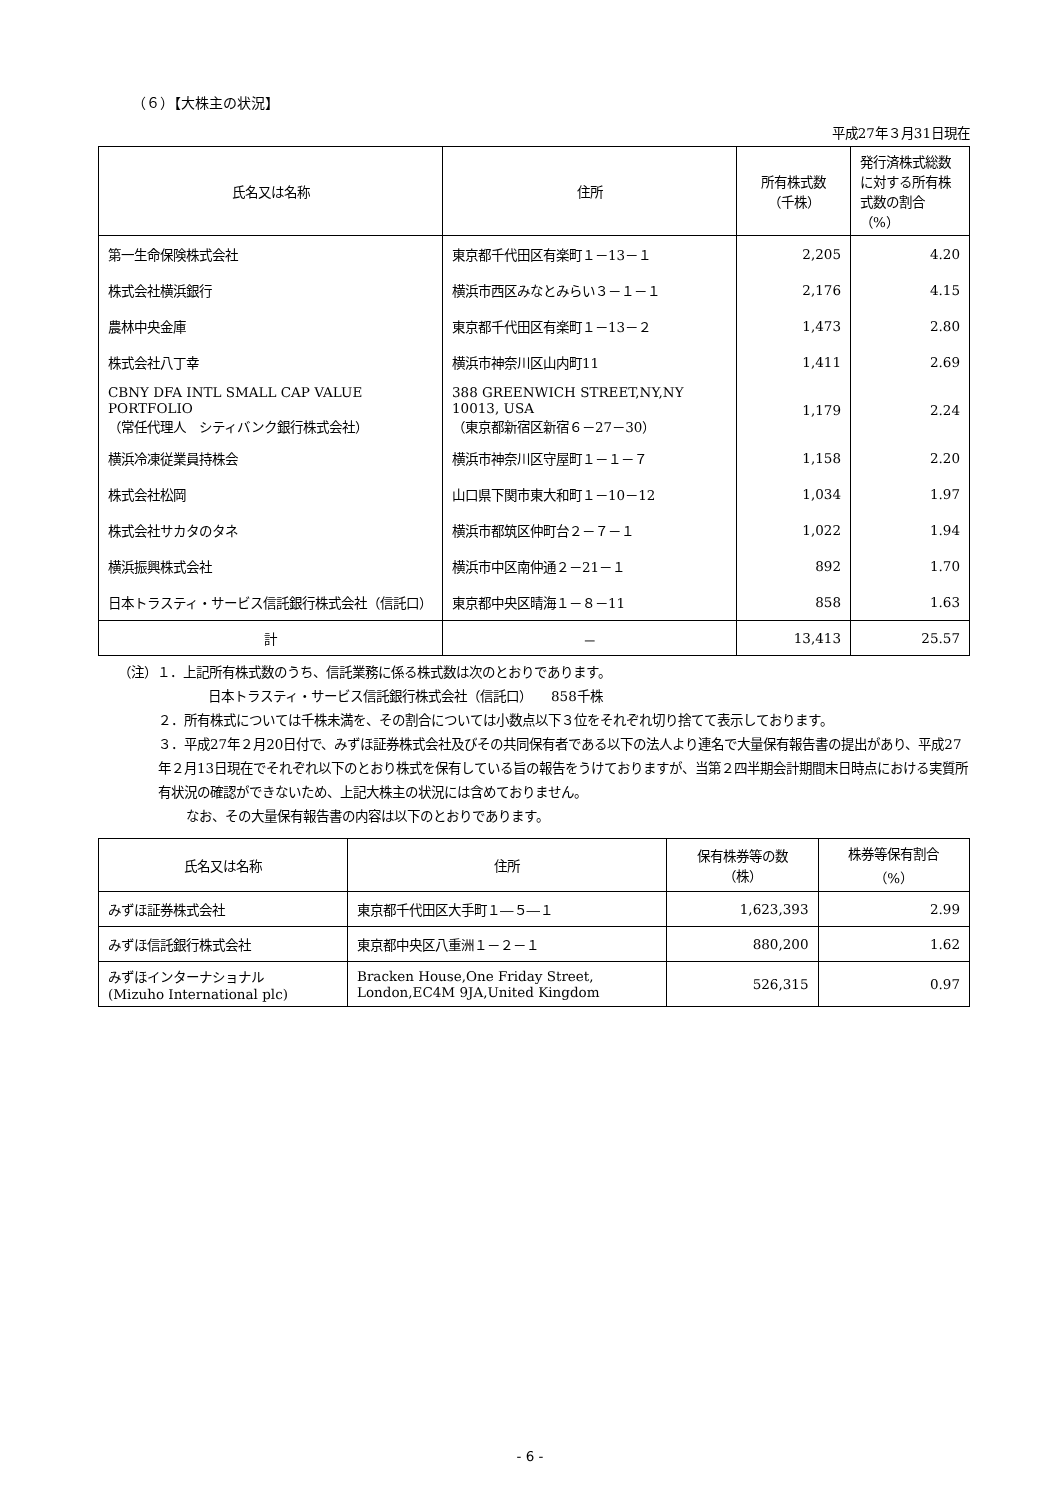（６）【大株主の状況】
平成27年３月31日現在
| 氏名又は名称 | 住所 | 所有株式数 （千株） | 発行済株式総数に対する所有株式数の割合（%） |
| --- | --- | --- | --- |
| 第一生命保険株式会社 | 東京都千代田区有楽町１－13－１ | 2,205 | 4.20 |
| 株式会社横浜銀行 | 横浜市西区みなとみらい３－１－１ | 2,176 | 4.15 |
| 農林中央金庫 | 東京都千代田区有楽町１－13－２ | 1,473 | 2.80 |
| 株式会社八丁幸 | 横浜市神奈川区山内町11 | 1,411 | 2.69 |
| CBNY DFA INTL SMALL CAP VALUE PORTFOLIO （常任代理人 シティバンク銀行株式会社） | 388 GREENWICH STREET,NY,NY 10013, USA （東京都新宿区新宿６－27－30） | 1,179 | 2.24 |
| 横浜冷凍従業員持株会 | 横浜市神奈川区守屋町１－１－７ | 1,158 | 2.20 |
| 株式会社松岡 | 山口県下関市東大和町１－10－12 | 1,034 | 1.97 |
| 株式会社サカタのタネ | 横浜市都筑区仲町台２－７－１ | 1,022 | 1.94 |
| 横浜振興株式会社 | 横浜市中区南仲通２－21－１ | 892 | 1.70 |
| 日本トラスティ・サービス信託銀行株式会社（信託口） | 東京都中央区晴海１－８－11 | 858 | 1.63 |
| 計 | － | 13,413 | 25.57 |
（注）１．上記所有株式数のうち、信託業務に係る株式数は次のとおりであります。
日本トラスティ・サービス信託銀行株式会社（信託口）　　858千株
２．所有株式については千株未満を、その割合については小数点以下３位をそれぞれ切り捨てて表示しております。
３．平成27年２月20日付で、みずほ証券株式会社及びその共同保有者である以下の法人より連名で大量保有報告書の提出があり、平成27年２月13日現在でそれぞれ以下のとおり株式を保有している旨の報告をうけておりますが、当第２四半期会計期間末日時点における実質所有状況の確認ができないため、上記大株主の状況には含めておりません。
なお、その大量保有報告書の内容は以下のとおりであります。
| 氏名又は名称 | 住所 | 保有株券等の数 （株） | 株券等保有割合 （%） |
| --- | --- | --- | --- |
| みずほ証券株式会社 | 東京都千代田区大手町１―５―１ | 1,623,393 | 2.99 |
| みずほ信託銀行株式会社 | 東京都中央区八重洲１－２－１ | 880,200 | 1.62 |
| みずほインターナショナル (Mizuho International plc) | Bracken House,One Friday Street, London,EC4M 9JA,United Kingdom | 526,315 | 0.97 |
- 6 -